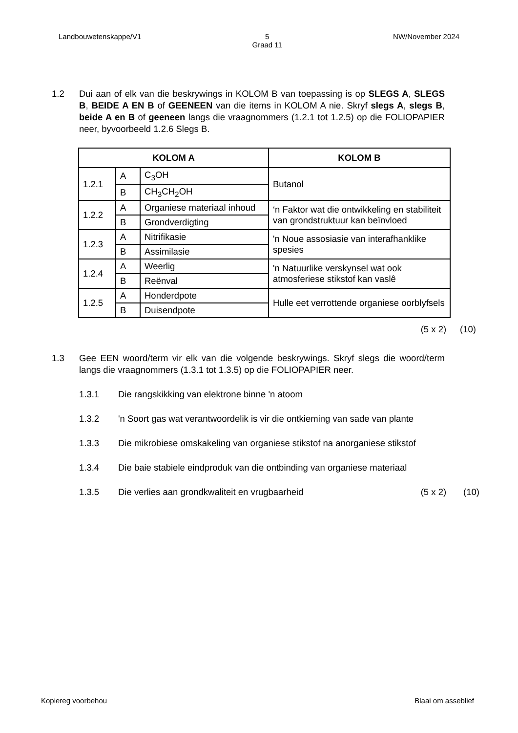Landbouwetenskappe/V1 5
Graad 11 NW/November 2024
1.2 Dui aan of elk van die beskrywings in KOLOM B van toepassing is op SLEGS A, SLEGS B, BEIDE A EN B of GEENEEN van die items in KOLOM A nie. Skryf slegs A, slegs B, beide A en B of geeneen langs die vraagnommers (1.2.1 tot 1.2.5) op die FOLIOPAPIER neer, byvoorbeeld 1.2.6 Slegs B.
| KOLOM A | | | KOLOM B |
| --- | --- | --- | --- |
| 1.2.1 | A | C<sub>3</sub>OH | Butanol |
| | B | CH<sub>3</sub>CH<sub>2</sub>OH | |
| 1.2.2 | A | Organiese materiaal inhoud | ‘n Faktor wat die ontwikkeling en stabiliteit van grondstruktuur kan beïnvloed |
| | B | Grondverdigting | |
| 1.2.3 | A | Nitrifikasie | 'n Noue assosiasie van interafhanklike spesies |
| | B | Assimilasie | |
| 1.2.4 | A | Weerlig | 'n Natuurlike verskynsel wat ook atmosferiese stikstof kan vaslê |
| | B | Reënval | |
| 1.2.5 | A | Honderdpote | Hulle eet verrottende organiese oorblyfsels |
| | B | Duisendpote | |
(5 x 2) (10)
1.3 Gee EEN woord/term vir elk van die volgende beskrywings. Skryf slegs die woord/term langs die vraagnommers (1.3.1 tot 1.3.5) op die FOLIOPAPIER neer.
1.3.1 Die rangskikking van elektrone binne 'n atoom
1.3.2 'n Soort gas wat verantwoordelik is vir die ontkieming van sade van plante
1.3.3 Die mikrobiese omskakeling van organiese stikstof na anorganiese stikstof
1.3.4 Die baie stabiele eindproduk van die ontbinding van organiese materiaal
1.3.5 Die verlies aan grondkwaliteit en vrugbaarheid
(5 x 2) (10)
Kopiereg voorbehou Blaai om asseblief